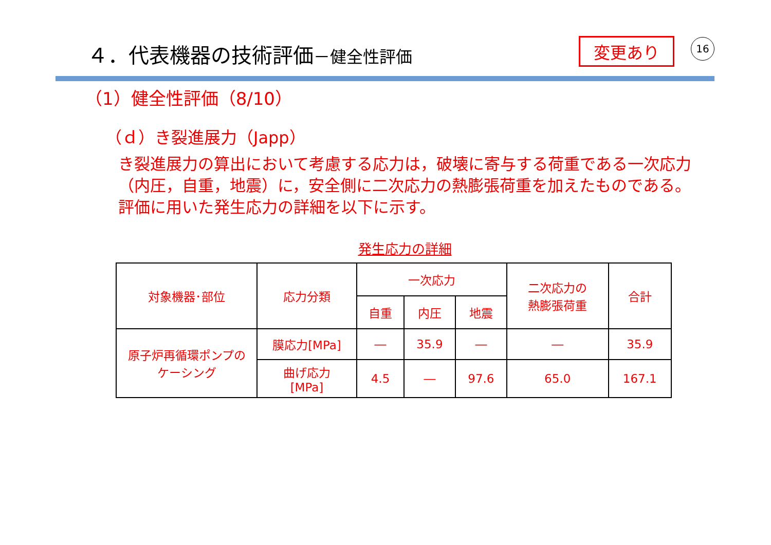４．代表機器の技術評価－健全性評価
変更あり 16
（1）健全性評価（8/10）
（ｄ）き裂進展力（Japp）
き裂進展力の算出において考慮する応力は，破壊に寄与する荷重である一次応力（内圧，自重，地震）に，安全側に二次応力の熱膨張荷重を加えたものである。評価に用いた発生応力の詳細を以下に示す。
発生応力の詳細
| 対象機器･部位 | 応力分類 | 一次応力 | | | 二次応力の 熱膨張荷重 | 合計 |
| | | 自重 | 内圧 | 地震 | | |
| 原子炉再循環ポンプの ケーシング | 膜応力[MPa] | ― | 35.9 | ― | ― | 35.9 |
| | 曲げ応力 [MPa] | 4.5 | ― | 97.6 | 65.0 | 167.1 |